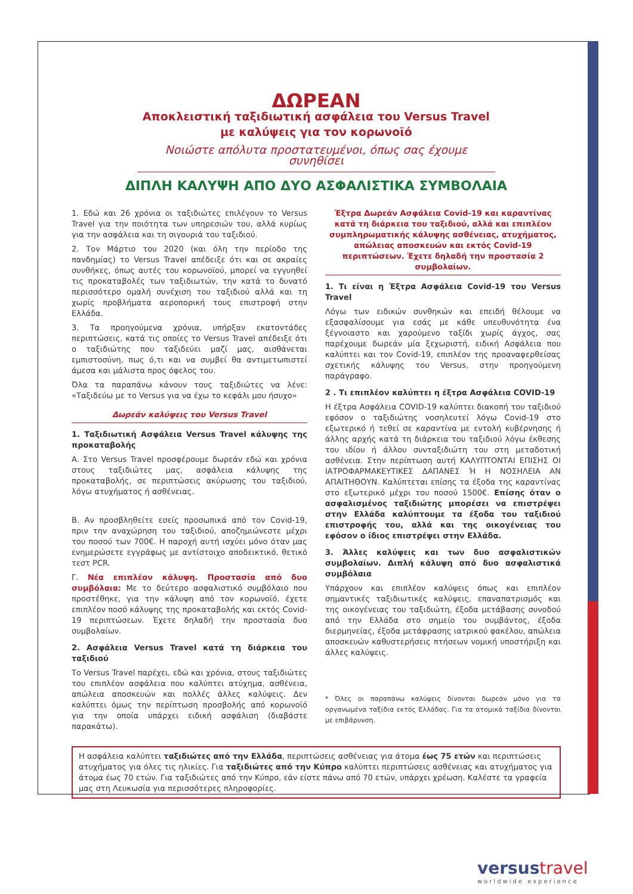ΔΩΡΕΑΝ
Αποκλειστική ταξιδιωτική ασφάλεια του Versus Travel
με καλύψεις για τον κορωνοϊό
Νοιώστε απόλυτα προστατευμένοι, όπως σας έχουμε συνηθίσει
ΔΙΠΛΗ ΚΑΛΥΨΗ ΑΠΟ ΔΥΟ ΑΣΦΑΛΙΣΤΙΚΑ ΣΥΜΒΟΛΑΙΑ
1. Εδώ και 26 χρόνια οι ταξιδιώτες επιλέγουν το Versus Travel για την ποιότητα των υπηρεσιών του, αλλά κυρίως για την ασφάλεια και τη σιγουριά του ταξιδιού.
2. Τον Μάρτιο του 2020 (και όλη την περίοδο της πανδημίας) το Versus Travel απέδειξε ότι και σε ακραίες συνθήκες, όπως αυτές του κορωνοϊού, μπορεί να εγγυηθεί τις προκαταβολές των ταξιδιωτών, την κατά το δυνατό περισσότερο ομαλή συνέχιση του ταξιδιού αλλά και τη χωρίς προβλήματα αεροπορική τους επιστροφή στην Ελλάδα.
3. Τα προηγούμενα χρόνια, υπήρξαν εκατοντάδες περιπτώσεις, κατά τις οποίες το Versus Travel απέδειξε ότι ο ταξιδιώτης που ταξιδεύει μαζί μας, αισθάνεται εμπιστοσύνη, πως ό,τι και να συμβεί θα αντιμετωπιστεί άμεσα και μάλιστα προς όφελος του.
Όλα τα παραπάνω κάνουν τους ταξιδιώτες να λένε: «Ταξιδεύω με το Versus για να έχω το κεφάλι μου ήσυχο»
Δωρεάν καλύψεις του Versus Travel
1. Ταξιδιωτική Ασφάλεια Versus Travel κάλυψης της προκαταβολής
Α. Στο Versus Travel προσφέρουμε δωρεάν εδώ και χρόνια στους ταξιδιώτες μας, ασφάλεια κάλυψης της προκαταβολής, σε περιπτώσεις ακύρωσης του ταξιδιού, λόγω ατυχήματος ή ασθένειας.
Β. Αν προσβληθείτε εσείς προσωπικά από τον Covid-19, πριν την αναχώρηση του ταξιδιού, αποζημιώνεστε μέχρι του ποσού των 700€. Η παροχή αυτή ισχύει μόνο όταν μας ενημερώσετε εγγράφως με αντίστοιχο αποδεικτικό, θετικό τεστ PCR.
Γ. Νέα επιπλέον κάλυψη. Προστασία από δυο συμβόλαια: Με το δεύτερο ασφαλιστικό συμβόλαιο που προστέθηκε, για την κάλυψη από τον κορωνοϊό, έχετε επιπλέον ποσό κάλυψης της προκαταβολής και εκτός Covid-19 περιπτώσεων. Έχετε δηλαδή την προστασία δυο συμβολαίων.
2. Ασφάλεια Versus Travel κατά τη διάρκεια του ταξιδιού
Το Versus Travel παρέχει, εδώ και χρόνια, στους ταξιδιώτες του επιπλέον ασφάλεια που καλύπτει ατύχημα, ασθένεια, απώλεια αποσκευών και πολλές άλλες καλύψεις. Δεν καλύπτει όμως την περίπτωση προσβολής από κορωνοϊό για την οποία υπάρχει ειδική ασφάλιση (διαβάστε παρακάτω).
Έξτρα Δωρεάν Ασφάλεια Covid-19 και καραντίνας κατά τη διάρκεια του ταξιδιού, αλλά και επιπλέον συμπληρωματικής κάλυψης ασθένειας, ατυχήματος, απώλειας αποσκευών και εκτός Covid-19 περιπτώσεων. Έχετε δηλαδή την προστασία 2 συμβολαίων.
1. Τι είναι η Έξτρα Ασφάλεια Covid-19 του Versus Travel
Λόγω των ειδικών συνθηκών και επειδή θέλουμε να εξασφαλίσουμε για εσάς με κάθε υπευθυνότητα ένα ξέγνοιαστο και χαρούμενο ταξίδι χωρίς άγχος, σας παρέχουμε δωρεάν μία ξεχωριστή, ειδική Ασφάλεια που καλύπτει και τον Covid-19, επιπλέον της προαναφερθείσας σχετικής κάλυψης του Versus, στην προηγούμενη παράγραφο.
2 . Τι επιπλέον καλύπτει η έξτρα Ασφάλεια COVID-19
Η έξτρα Ασφάλεια COVID-19 καλύπτει διακοπή του ταξιδιού εφόσον ο ταξιδιώτης νοσηλευτεί λόγω Covid-19 στο εξωτερικό ή τεθεί σε καραντίνα με εντολή κυβέρνησης ή άλλης αρχής κατά τη διάρκεια του ταξιδιού λόγω έκθεσης του ιδίου ή άλλου συνταξιδιώτη του στη μεταδοτική ασθένεια. Στην περίπτωση αυτή ΚΑΛΥΠΤΟΝΤΑΙ ΕΠΙΣΗΣ ΟΙ ΙΑΤΡΟΦΑΡΜΑΚΕΥΤΙΚΕΣ ΔΑΠΑΝΕΣ Ή Η ΝΟΣΗΛΕΙΑ ΑΝ ΑΠΑΙΤΗΘΟΥΝ. Καλύπτεται επίσης τα έξοδα της καραντίνας στο εξωτερικό μέχρι του ποσού 1500€. Επίσης όταν ο ασφαλισμένος ταξιδιώτης μπορέσει να επιστρέψει στην Ελλάδα καλύπτουμε τα έξοδα του ταξιδιού επιστροφής του, αλλά και της οικογένειας του εφόσον ο ίδιος επιστρέψει στην Ελλάδα.
3. Άλλες καλύψεις και των δυο ασφαλιστικών συμβολαίων. Διπλή κάλυψη από δυο ασφαλιστικά συμβόλαια
Υπάρχουν και επιπλέον καλύψεις όπως και επιπλέον σημαντικές ταξιδιωτικές καλύψεις, επαναπατρισμός και της οικογένειας του ταξιδιώτη, έξοδα μετάβασης συνοδού από την Ελλάδα στο σημείο του συμβάντος, έξοδα διερμηνείας, έξοδα μετάφρασης ιατρικού φακέλου, απώλεια αποσκευών καθυστερήσεις πτήσεων νομική υποστήριξη και άλλες καλύψεις.
* Όλες οι παραπάνω καλύψεις δίνονται δωρεάν μόνο για τα οργανωμένα ταξίδια εκτός Ελλάδας. Για τα ατομικά ταξίδια δίνονται με επιβάρυνση.
Η ασφάλεια καλύπτει ταξιδιώτες από την Ελλάδα, περιπτώσεις ασθένειας για άτομα έως 75 ετών και περιπτώσεις ατυχήματος για όλες τις ηλικίες. Για ταξιδιώτες από την Κύπρο καλύπτει περιπτώσεις ασθένειας και ατυχήματος για άτομα έως 70 ετών. Για ταξιδιώτες από την Κύπρο, εάν είστε πάνω από 70 ετών, υπάρχει χρέωση. Καλέστε τα γραφεία μας στη Λευκωσία για περισσότερες πληροφορίες.
versus travel
worldwide experience